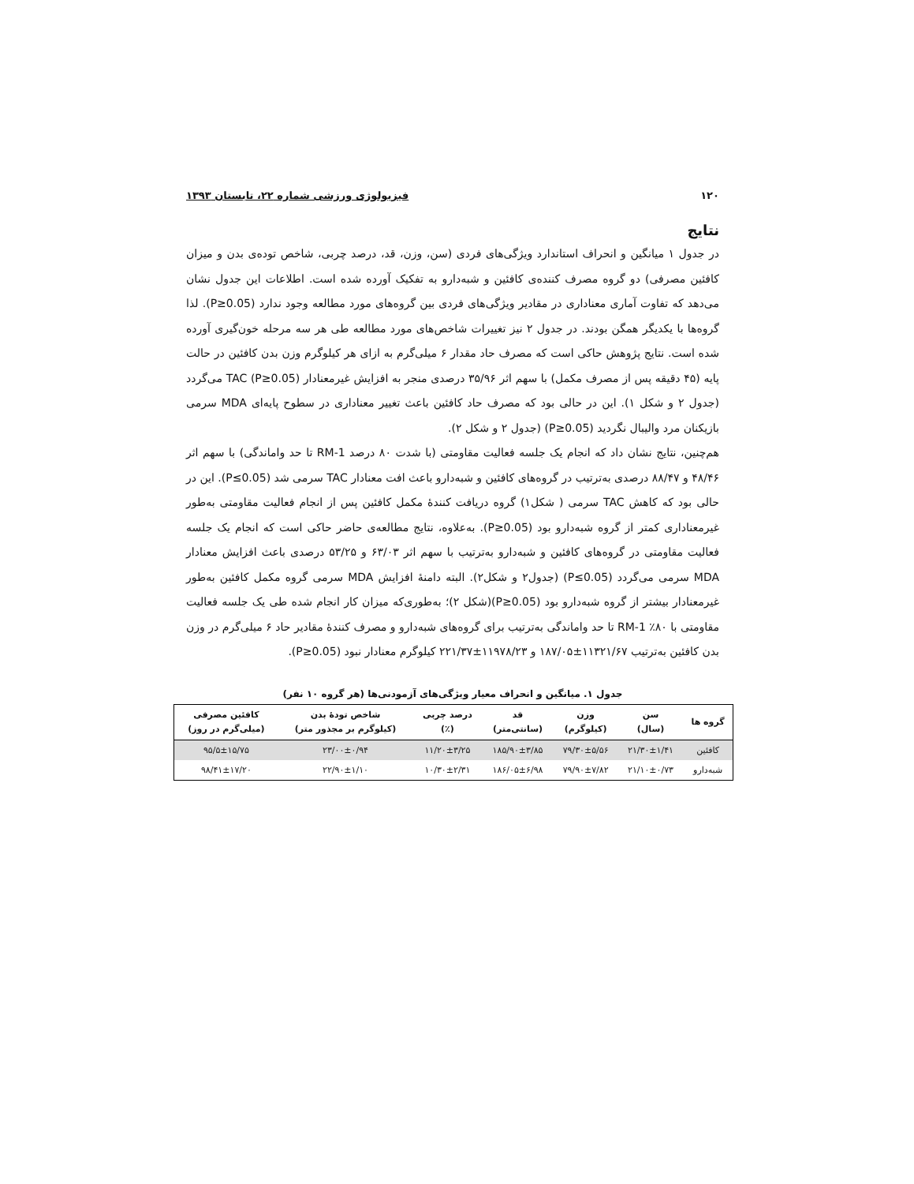۱۲۰ فیزیولوژی ورزشی شماره ۲۲، تابستان ۱۳۹۳
نتایج
در جدول ۱ میانگین و انحراف استاندارد ویژگی‌های فردی (سن، وزن، قد، درصد چربی، شاخص توده‌ی بدن و میزان کافئین مصرفی) دو گروه مصرف کننده‌ی کافئین و شبه‌دارو به تفکیک آورده شده است. اطلاعات این جدول نشان می‌دهد که تفاوت آماری معناداری در مقادیر ویژگی‌های فردی بین گروه‌های مورد مطالعه وجود ندارد (P≥0.05). لذا گروه‌ها با یکدیگر همگن بودند. در جدول ۲ نیز تغییرات شاخص‌های مورد مطالعه طی هر سه مرحله خون‌گیری آورده شده است. نتایج پژوهش حاکی است که مصرف حاد مقدار ۶ میلی‌گرم به ازای هر کیلوگرم وزن بدن کافئین در حالت پایه (۴۵ دقیقه پس از مصرف مکمل) با سهم اثر ۳۵/۹۶ درصدی منجر به افزایش غیرمعنادار TAC (P≥0.05) می‌گردد (جدول ۲ و شکل ۱). این در حالی بود که مصرف حاد کافئین باعث تغییر معناداری در سطوح پایه‌ای MDA سرمی بازیکنان مرد والیبال نگردید (P≥0.05) (جدول ۲ و شکل ۲).
هم‌چنین، نتایج نشان داد که انجام یک جلسه فعالیت مقاومتی (با شدت ۸۰ درصد 1-RM تا حد واماندگی) با سهم اثر ۴۸/۴۶ و ۸۸/۴۷ درصدی به‌ترتیب در گروه‌های کافئین و شبه‌دارو باعث افت معنادار TAC سرمی شد (P≤0.05). این در حالی بود که کاهش TAC سرمی ( شکل۱) گروه دریافت کنندهٔ مکمل کافئین پس از انجام فعالیت مقاومتی به‌طور غیرمعناداری کمتر از گروه شبه‌دارو بود (P≥0.05). به‌علاوه، نتایج مطالعه‌ی حاضر حاکی است که انجام یک جلسه فعالیت مقاومتی در گروه‌های کافئین و شبه‌دارو به‌ترتیب با سهم اثر ۶۳/۰۳ و ۵۳/۲۵ درصدی باعث افزایش معنادار MDA سرمی می‌گردد (P≤0.05) (جدول۲ و شکل۲). البته دامنهٔ افزایش MDA سرمی گروه مکمل کافئین به‌طور غیرمعنادار بیشتر از گروه شبه‌دارو بود (P≥0.05)(شکل ۲)؛ به‌طوری‌که میزان کار انجام شده طی یک جلسه فعالیت مقاومتی با ۸۰٪ 1-RM تا حد واماندگی به‌ترتیب برای گروه‌های شبه‌دارو و مصرف کنندهٔ مقادیر حاد ۶ میلی‌گرم در وزن بدن کافئین به‌ترتیب ۱۱۳۲۱/۶۷±۱۸۷/۰۵ و ۱۱۹۷۸/۲۳±۲۲۱/۳۷ کیلوگرم معنادار نبود (P≥0.05).
جدول ۱. میانگین و انحراف معیار ویژگی‌های آزمودنی‌ها (هر گروه ۱۰ نفر)
| گروه ها | سن (سال) | وزن (کیلوگرم) | قد (سانتی‌متر) | درصد چربی (٪) | شاخص تودهٔ بدن (کیلوگرم بر مجذور متر) | کافئین مصرفی (میلی‌گرم در روز) |
| --- | --- | --- | --- | --- | --- | --- |
| کافئین | ۲۱/۳۰±۱/۴۱ | ۷۹/۳۰±۵/۵۶ | ۱۸۵/۹۰±۳/۸۵ | ۱۱/۲۰±۳/۲۵ | ۲۳/۰۰±۰/۹۴ | ۹۵/۵±۱۵/۷۵ |
| شبه‌دارو | ۲۱/۱۰±۰/۷۳ | ۷۹/۹۰±۷/۸۲ | ۱۸۶/۰۵±۶/۹۸ | ۱۰/۳۰±۲/۳۱ | ۲۲/۹۰±۱/۱۰ | ۹۸/۴۱±۱۷/۲۰ |